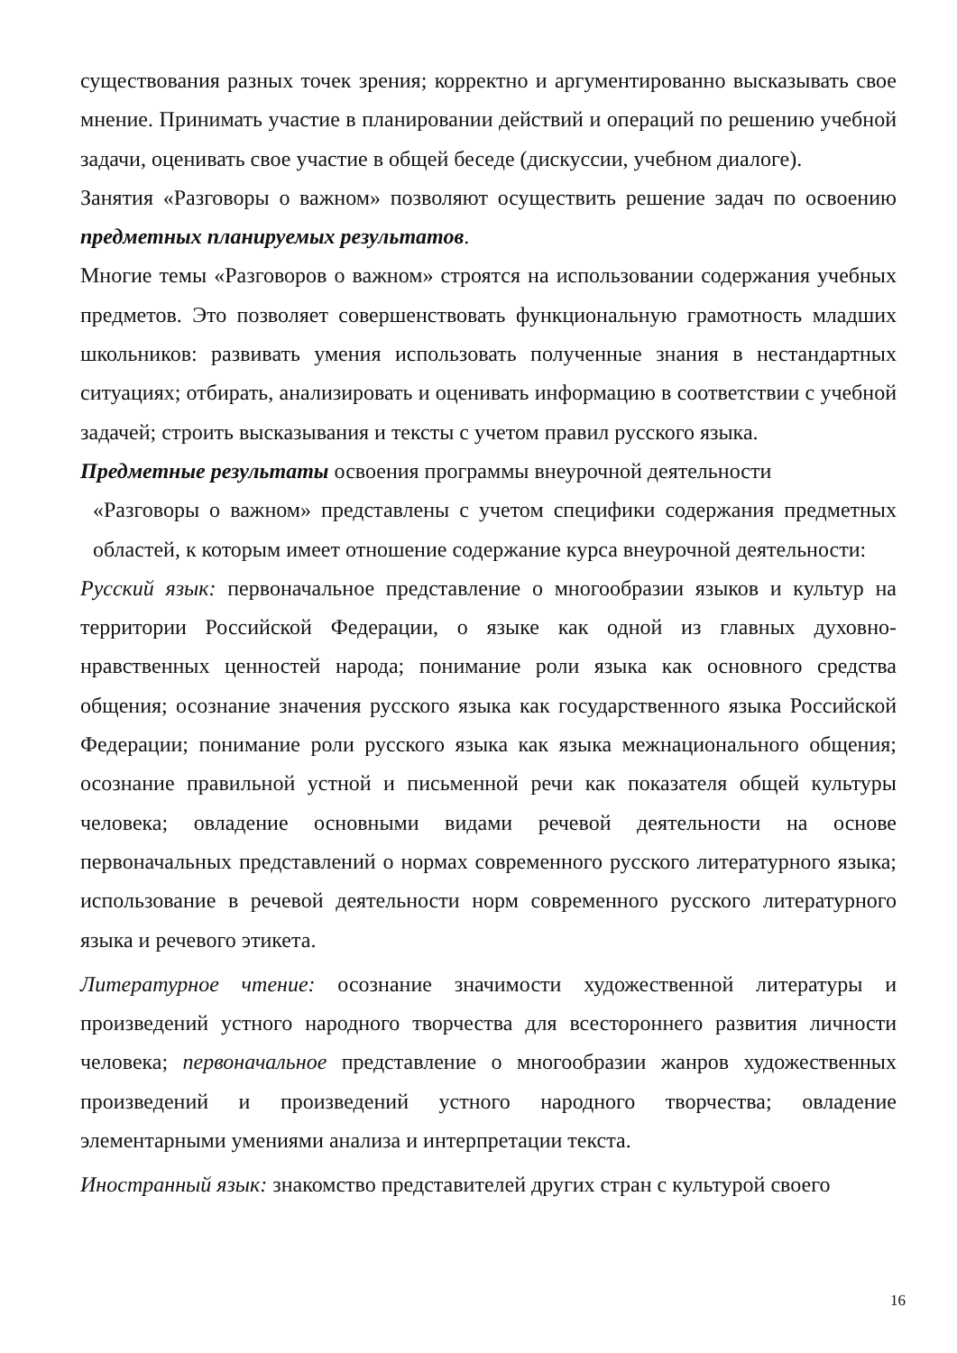существования разных точек зрения; корректно и аргументированно высказывать свое мнение. Принимать участие в планировании действий и операций по решению учебной задачи, оценивать свое участие в общей беседе (дискуссии, учебном диалоге).
Занятия «Разговоры о важном» позволяют осуществить решение задач по освоению предметных планируемых результатов.
Многие темы «Разговоров о важном» строятся на использовании содержания учебных предметов. Это позволяет совершенствовать функциональную грамотность младших школьников: развивать умения использовать полученные знания в нестандартных ситуациях; отбирать, анализировать и оценивать информацию в соответствии с учебной задачей; строить высказывания и тексты с учетом правил русского языка.
Предметные результаты освоения программы внеурочной деятельности
«Разговоры о важном» представлены с учетом специфики содержания предметных областей, к которым имеет отношение содержание курса внеурочной деятельности:
Русский язык: первоначальное представление о многообразии языков и культур на территории Российской Федерации, о языке как одной из главных духовно-нравственных ценностей народа; понимание роли языка как основного средства общения; осознание значения русского языка как государственного языка Российской Федерации; понимание роли русского языка как языка межнационального общения; осознание правильной устной и письменной речи как показателя общей культуры человека; овладение основными видами речевой деятельности на основе первоначальных представлений о нормах современного русского литературного языка; использование в речевой деятельности норм современного русского литературного языка и речевого этикета.
Литературное чтение: осознание значимости художественной литературы и произведений устного народного творчества для всестороннего развития личности человека; первоначальное представление о многообразии жанров художественных произведений и произведений устного народного творчества; овладение элементарными умениями анализа и интерпретации текста.
Иностранный язык: знакомство представителей других стран с культурой своего
16